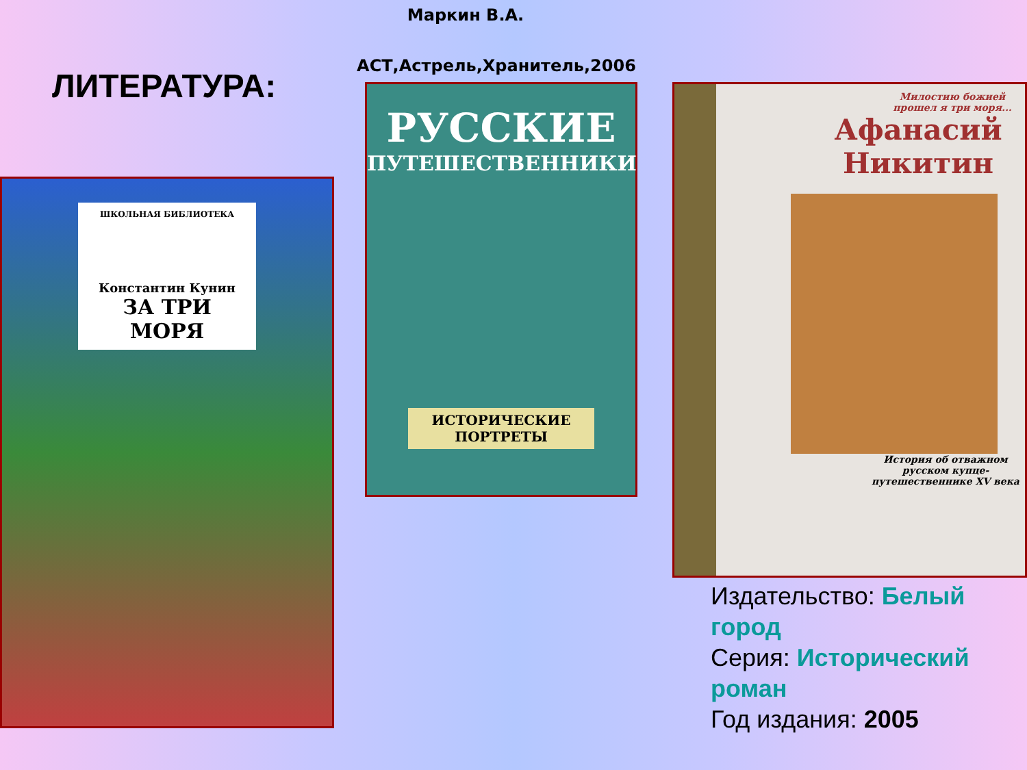Маркин В.А.
АСТ,Астрель,Хранитель,2006
ЛИТЕРАТУРА:
ШКОЛЬНАЯ БИБЛИОТЕКА
Константин Кунин
ЗА ТРИ МОРЯ
РУССКИЕ
ПУТЕШЕСТВЕННИКИ
ИСТОРИЧЕСКИЕ ПОРТРЕТЫ
Милостию божией прошел я три моря...
Афанасий Никитин
История об отважном русском купце-путешественнике XV века
Издательство: Белый город
Серия: Исторический роман
Год издания: 2005